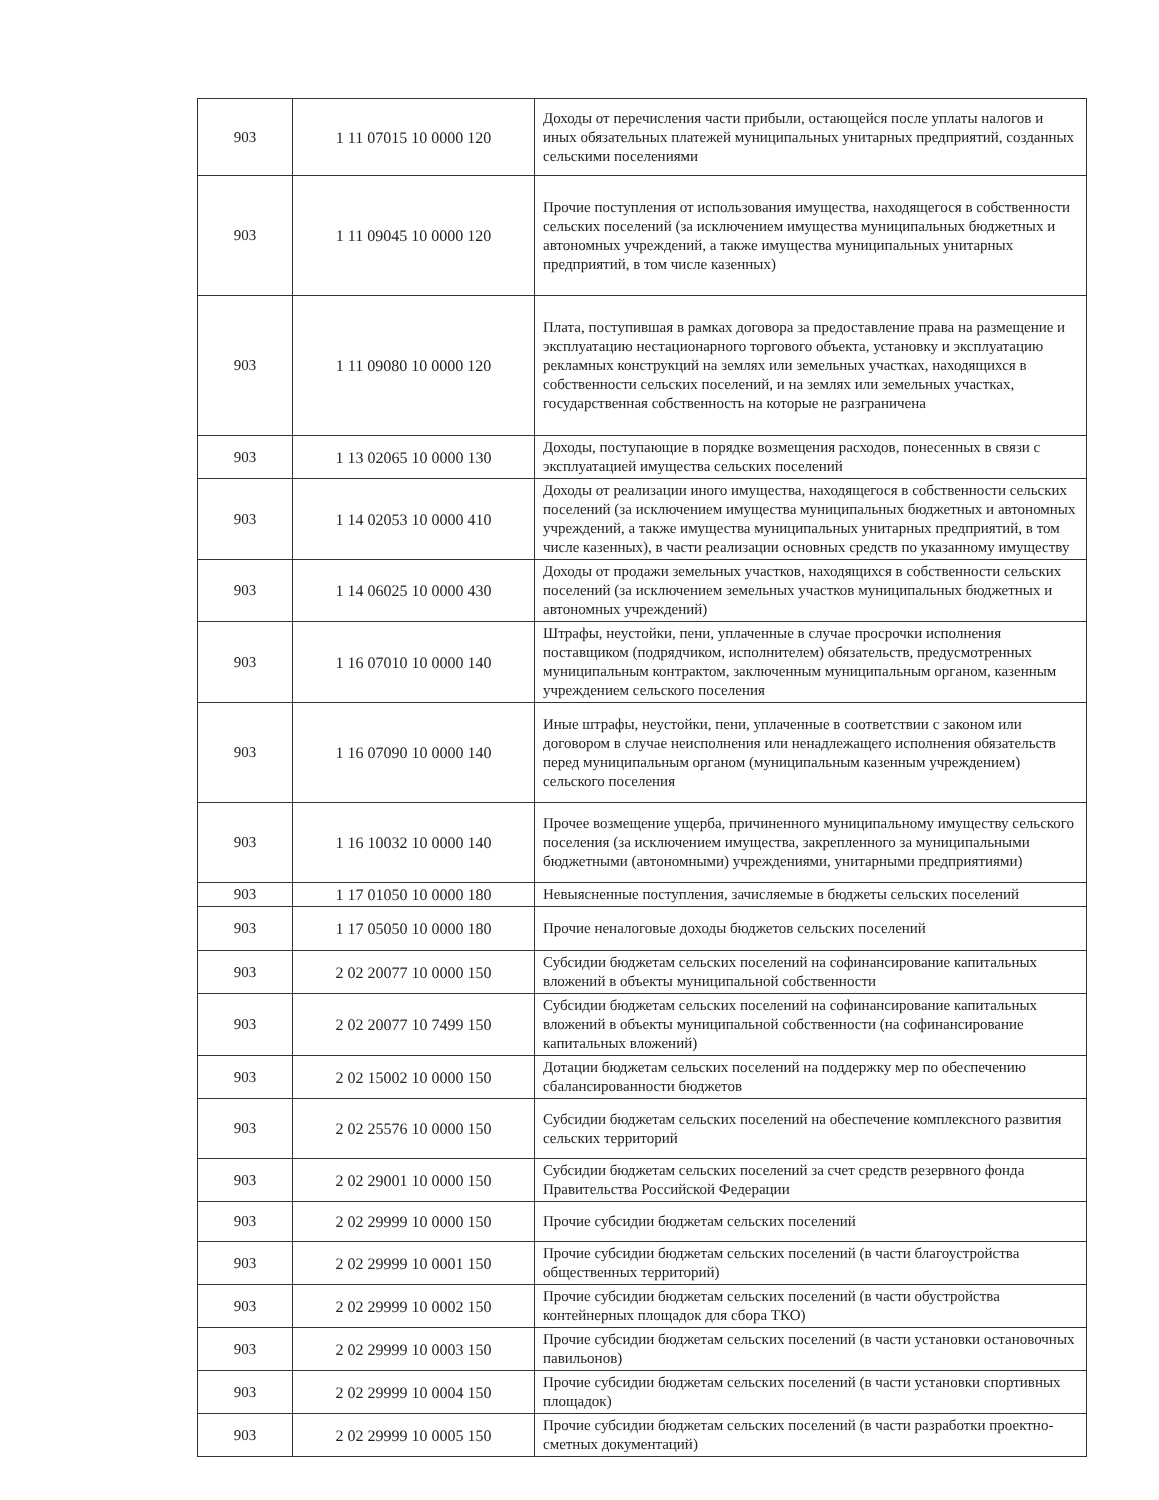| 903 | 1 11 07015 10 0000 120 | Доходы от перечисления части прибыли, остающейся после уплаты налогов и иных обязательных платежей муниципальных унитарных предприятий, созданных сельскими поселениями |
| 903 | 1 11 09045 10 0000 120 | Прочие поступления от использования имущества, находящегося в собственности сельских поселений (за исключением имущества муниципальных бюджетных и автономных учреждений, а также имущества муниципальных унитарных предприятий, в том числе казенных) |
| 903 | 1 11 09080 10 0000 120 | Плата, поступившая в рамках договора за предоставление права на размещение и эксплуатацию нестационарного торгового объекта, установку и эксплуатацию рекламных конструкций на землях или земельных участках, находящихся в собственности сельских поселений, и на землях или земельных участках, государственная собственность на которые не разграничена |
| 903 | 1 13 02065 10 0000 130 | Доходы, поступающие в порядке возмещения расходов, понесенных в связи с эксплуатацией имущества сельских поселений |
| 903 | 1 14 02053 10 0000 410 | Доходы от реализации иного имущества, находящегося в собственности сельских поселений (за исключением имущества муниципальных бюджетных и автономных учреждений, а также имущества муниципальных унитарных предприятий, в том числе казенных), в части реализации основных средств по указанному имуществу |
| 903 | 1 14 06025 10 0000 430 | Доходы от продажи земельных участков, находящихся в собственности сельских поселений (за исключением земельных участков муниципальных бюджетных и автономных учреждений) |
| 903 | 1 16 07010 10 0000 140 | Штрафы, неустойки, пени, уплаченные в случае просрочки исполнения поставщиком (подрядчиком, исполнителем) обязательств, предусмотренных муниципальным контрактом, заключенным муниципальным органом, казенным учреждением сельского поселения |
| 903 | 1 16 07090 10 0000 140 | Иные штрафы, неустойки, пени, уплаченные в соответствии с законом или договором в случае неисполнения или ненадлежащего исполнения обязательств перед муниципальным органом (муниципальным казенным учреждением) сельского поселения |
| 903 | 1 16 10032 10 0000 140 | Прочее возмещение ущерба, причиненного муниципальному имуществу сельского поселения (за исключением имущества, закрепленного за муниципальными бюджетными (автономными) учреждениями, унитарными предприятиями) |
| 903 | 1 17 01050 10 0000 180 | Невыясненные поступления, зачисляемые в бюджеты сельских поселений |
| 903 | 1 17 05050 10 0000 180 | Прочие неналоговые доходы бюджетов сельских поселений |
| 903 | 2 02 20077 10 0000 150 | Субсидии бюджетам сельских поселений на софинансирование капитальных вложений в объекты муниципальной собственности |
| 903 | 2 02 20077 10 7499 150 | Субсидии бюджетам сельских поселений на софинансирование капитальных вложений в объекты муниципальной собственности (на софинансирование капитальных вложений) |
| 903 | 2 02 15002 10 0000 150 | Дотации бюджетам сельских поселений на поддержку мер по обеспечению сбалансированности бюджетов |
| 903 | 2 02 25576 10 0000 150 | Субсидии бюджетам сельских поселений на обеспечение комплексного развития сельских территорий |
| 903 | 2 02 29001 10 0000 150 | Субсидии бюджетам сельских поселений за счет средств резервного фонда Правительства Российской Федерации |
| 903 | 2 02 29999 10 0000 150 | Прочие субсидии бюджетам сельских поселений |
| 903 | 2 02 29999 10 0001 150 | Прочие субсидии бюджетам сельских поселений (в части благоустройства общественных территорий) |
| 903 | 2 02 29999 10 0002 150 | Прочие субсидии бюджетам сельских поселений (в части обустройства контейнерных площадок для сбора ТКО) |
| 903 | 2 02 29999 10 0003 150 | Прочие субсидии бюджетам сельских поселений (в части установки остановочных павильонов) |
| 903 | 2 02 29999 10 0004 150 | Прочие субсидии бюджетам сельских поселений (в части установки спортивных площадок) |
| 903 | 2 02 29999 10 0005 150 | Прочие субсидии бюджетам сельских поселений (в части разработки проектно-сметных документаций) |